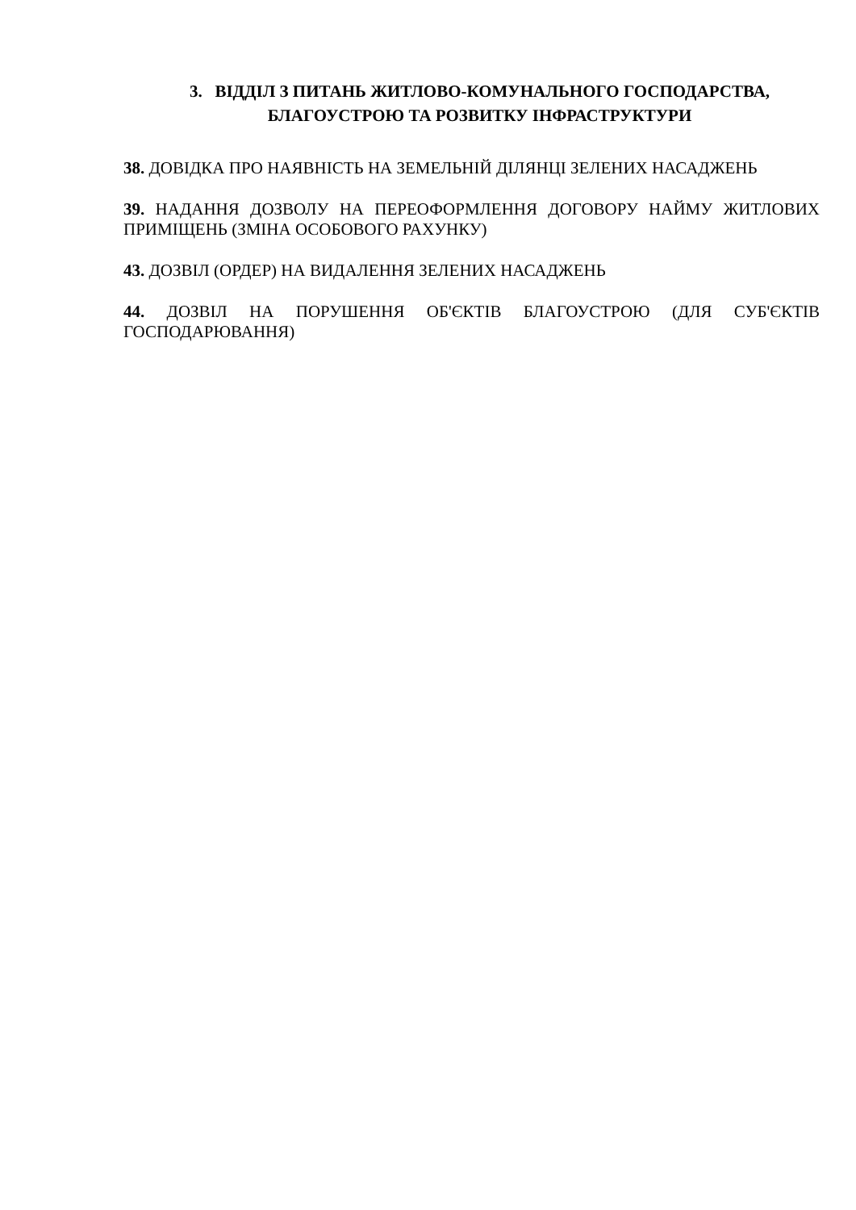3. ВІДДІЛ З ПИТАНЬ ЖИТЛОВО-КОМУНАЛЬНОГО ГОСПОДАРСТВА,
БЛАГОУСТРОЮ ТА РОЗВИТКУ ІНФРАСТРУКТУРИ
38. ДОВІДКА ПРО НАЯВНІСТЬ НА ЗЕМЕЛЬНІЙ ДІЛЯНЦІ ЗЕЛЕНИХ НАСАДЖЕНЬ
39. НАДАННЯ ДОЗВОЛУ НА ПЕРЕОФОРМЛЕННЯ ДОГОВОРУ НАЙМУ ЖИТЛОВИХ ПРИМІЩЕНЬ (ЗМІНА ОСОБОВОГО РАХУНКУ)
43. ДОЗВІЛ (ОРДЕР) НА ВИДАЛЕННЯ ЗЕЛЕНИХ НАСАДЖЕНЬ
44. ДОЗВІЛ НА ПОРУШЕННЯ ОБ'ЄКТІВ БЛАГОУСТРОЮ (ДЛЯ СУБ'ЄКТІВ ГОСПОДАРЮВАННЯ)